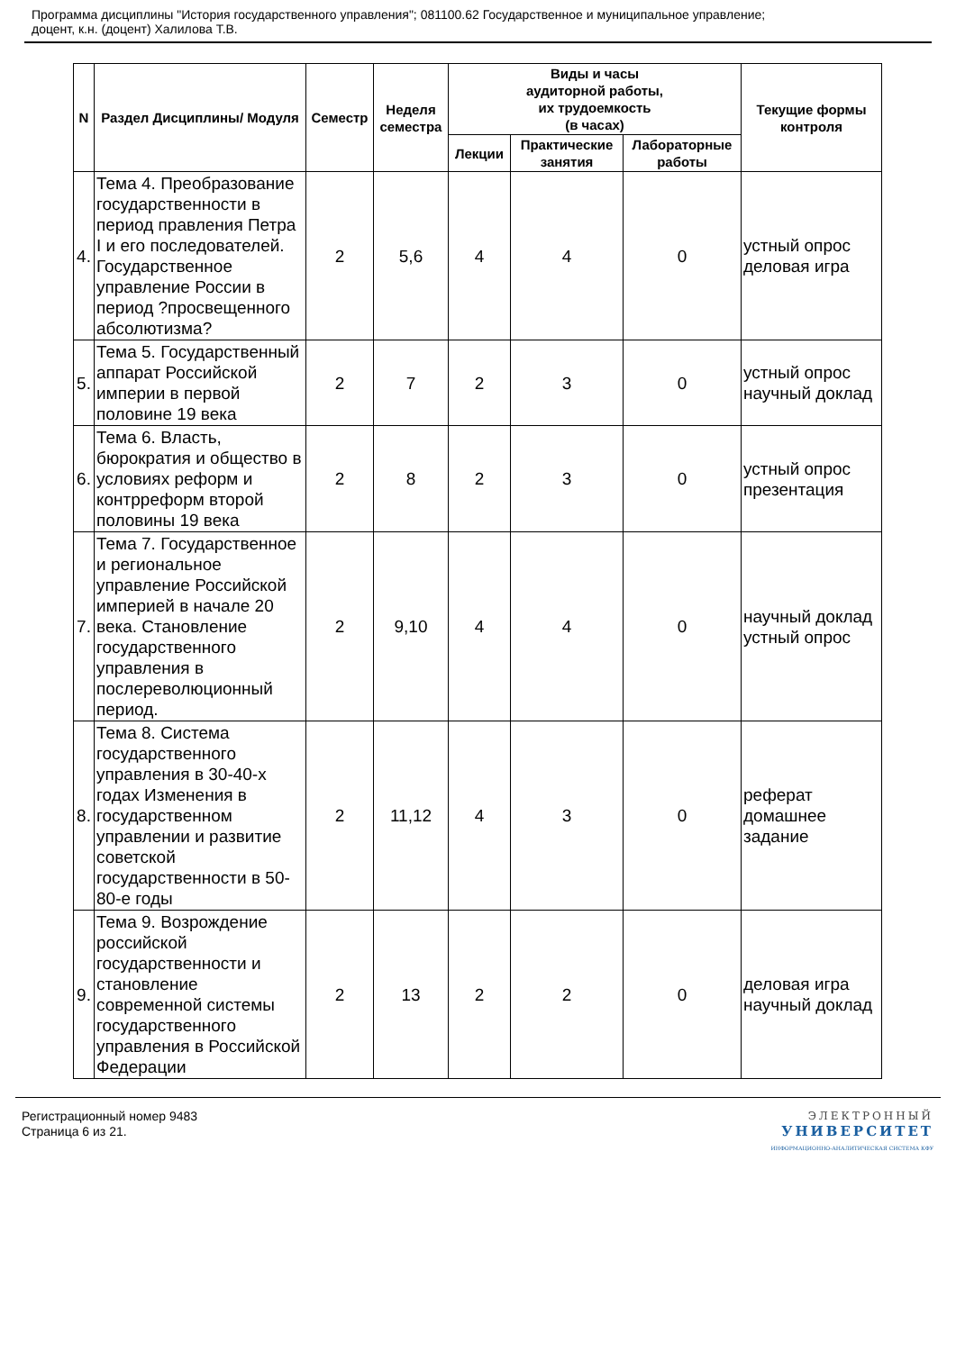Программа дисциплины "История государственного управления"; 081100.62 Государственное и муниципальное управление;
доцент, к.н. (доцент) Халилова Т.В.
| N | Раздел Дисциплины/ Модуля | Семестр | Неделя семестра | Виды и часы аудиторной работы, их трудоемкость (в часах) | | | Текущие формы контроля |
| --- | --- | --- | --- | --- | --- | --- | --- |
| | | | | Лекции | Практические занятия | Лабораторные работы | |
| 4. | Тема 4. Преобразование государственности в период правления Петра I и его последователей. Государственное управление России в период ?просвещенного абсолютизма? | 2 | 5,6 | 4 | 4 | 0 | устный опрос деловая игра |
| 5. | Тема 5. Государственный аппарат Российской империи в первой половине 19 века | 2 | 7 | 2 | 3 | 0 | устный опрос научный доклад |
| 6. | Тема 6. Власть, бюрократия и общество в условиях реформ и контрреформ второй половины 19 века | 2 | 8 | 2 | 3 | 0 | устный опрос презентация |
| 7. | Тема 7. Государственное и региональное управление Российской империей в начале 20 века. Становление государственного управления в послереволюционный период. | 2 | 9,10 | 4 | 4 | 0 | научный доклад устный опрос |
| 8. | Тема 8. Система государственного управления в 30-40-х годах Изменения в государственном управлении и развитие советской государственности в 50-80-е годы | 2 | 11,12 | 4 | 3 | 0 | реферат домашнее задание |
| 9. | Тема 9. Возрождение российской государственности и становление современной системы государственного управления в Российской Федерации | 2 | 13 | 2 | 2 | 0 | деловая игра научный доклад |
Регистрационный номер 9483
Страница 6 из 21.
ЭЛЕКТРОННЫЙ
УНИВЕРСИТЕТ
ИНФОРМАЦИОННО-АНАЛИТИЧЕСКАЯ СИСТЕМА КФУ